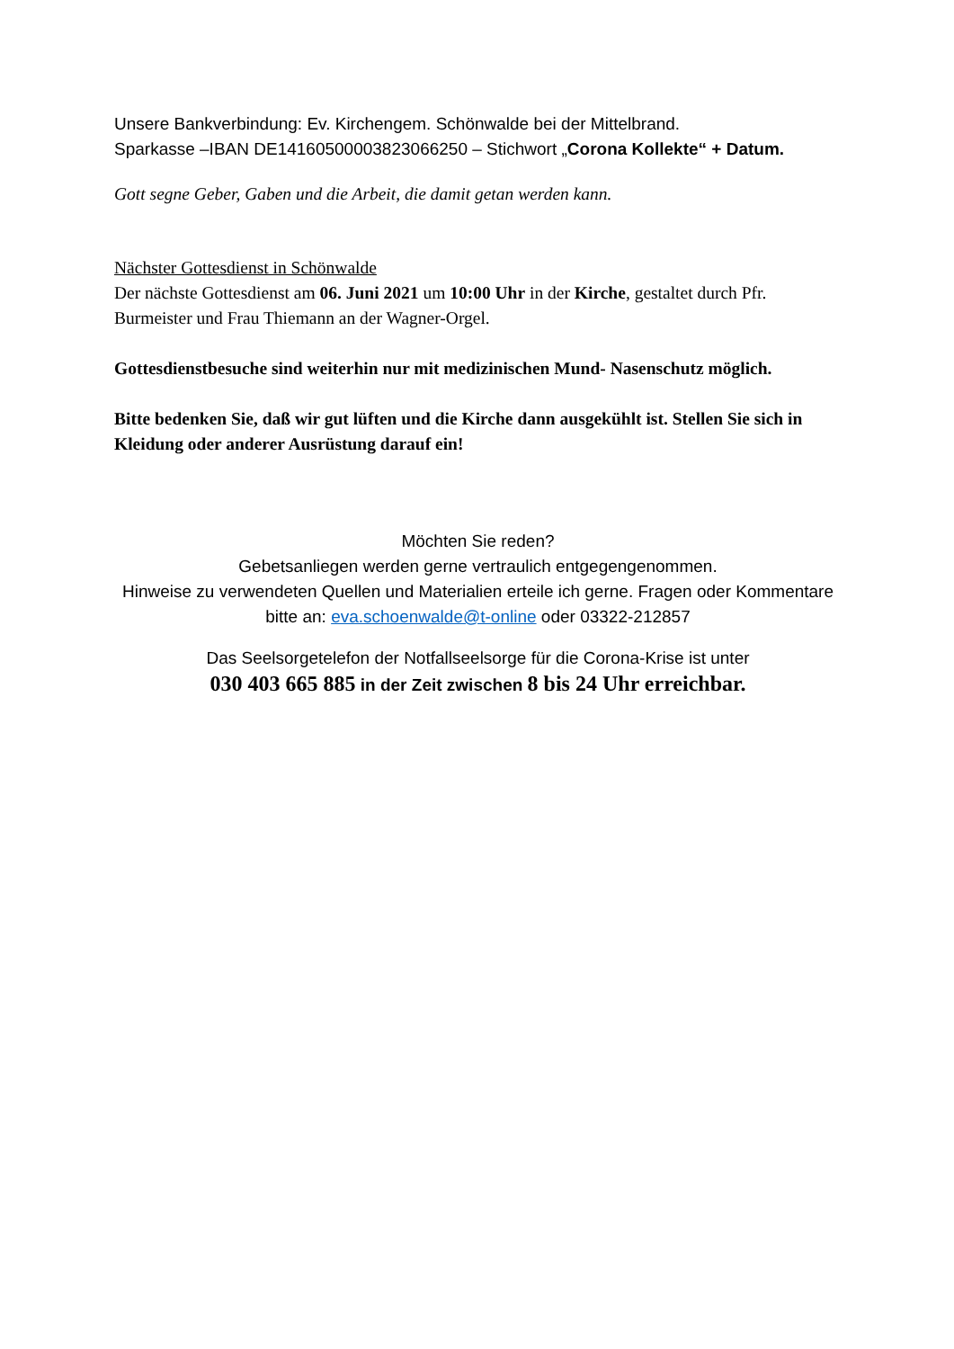Unsere Bankverbindung: Ev. Kirchengem. Schönwalde bei der Mittelbrand.
Sparkasse –IBAN DE14160500003823066250 – Stichwort „Corona Kollekte“ + Datum.
Gott segne Geber, Gaben und die Arbeit, die damit getan werden kann.
Nächster Gottesdienst in Schönwalde
Der nächste Gottesdienst am 06. Juni 2021 um 10:00 Uhr in der Kirche, gestaltet durch Pfr. Burmeister und Frau Thiemann an der Wagner-Orgel.
Gottesdienstbesuche sind weiterhin nur mit medizinischen Mund- Nasenschutz möglich.
Bitte bedenken Sie, daß wir gut lüften und die Kirche dann ausgekühlt ist. Stellen Sie sich in Kleidung oder anderer Ausrüstung darauf ein!
Möchten Sie reden?
Gebetsanliegen werden gerne vertraulich entgegengenommen.
Hinweise zu verwendeten Quellen und Materialien erteile ich gerne. Fragen oder Kommentare bitte an: eva.schoenwalde@t-online oder 03322-212857
Das Seelsorgetelefon der Notfallseelsorge für die Corona-Krise ist unter
030 403 665 885 in der Zeit zwischen 8 bis 24 Uhr erreichbar.